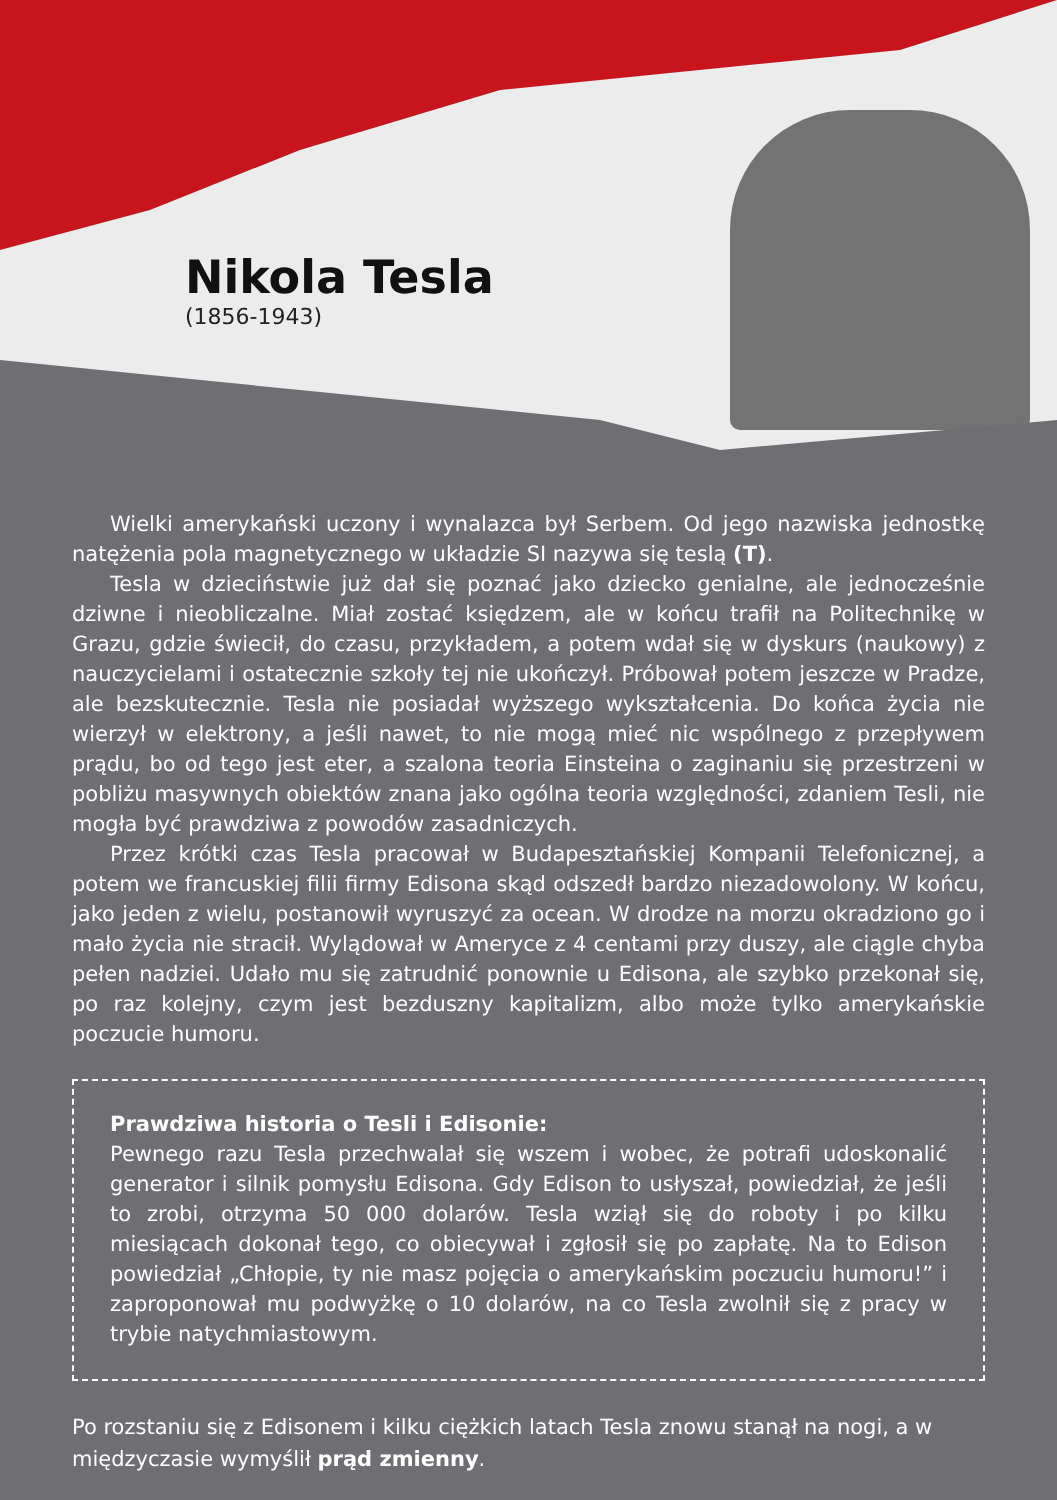Nikola Tesla
(1856-1943)
Wielki amerykański uczony i wynalazca był Serbem. Od jego nazwiska jednostkę natężenia pola magnetycznego w układzie SI nazywa się teslą (T).
Tesla w dzieciństwie już dał się poznać jako dziecko genialne, ale jednocześnie dziwne i nieobliczalne. Miał zostać księdzem, ale w końcu trafił na Politechnikę w Grazu, gdzie świecił, do czasu, przykładem, a potem wdał się w dyskurs (naukowy) z nauczycielami i ostatecznie szkoły tej nie ukończył. Próbował potem jeszcze w Pradze, ale bezskutecznie. Tesla nie posiadał wyższego wykształcenia. Do końca życia nie wierzył w elektrony, a jeśli nawet, to nie mogą mieć nic wspólnego z przepływem prądu, bo od tego jest eter, a szalona teoria Einsteina o zaginaniu się przestrzeni w pobliżu masywnych obiektów znana jako ogólna teoria względności, zdaniem Tesli, nie mogła być prawdziwa z powodów zasadniczych.
Przez krótki czas Tesla pracował w Budapesztańskiej Kompanii Telefonicznej, a potem we francuskiej filii firmy Edisona skąd odszedł bardzo niezadowolony. W końcu, jako jeden z wielu, postanowił wyruszyć za ocean. W drodze na morzu okradziono go i mało życia nie stracił. Wylądował w Ameryce z 4 centami przy duszy, ale ciągle chyba pełen nadziei. Udało mu się zatrudnić ponownie u Edisona, ale szybko przekonał się, po raz kolejny, czym jest bezduszny kapitalizm, albo może tylko amerykańskie poczucie humoru.
Prawdziwa historia o Tesli i Edisonie:
Pewnego razu Tesla przechwalał się wszem i wobec, że potrafi udoskonalić generator i silnik pomysłu Edisona. Gdy Edison to usłyszał, powiedział, że jeśli to zrobi, otrzyma 50 000 dolarów. Tesla wziął się do roboty i po kilku miesiącach dokonał tego, co obiecywał i zgłosił się po zapłatę. Na to Edison powiedział „Chłopie, ty nie masz pojęcia o amerykańskim poczuciu humoru!” i zaproponował mu podwyżkę o 10 dolarów, na co Tesla zwolnił się z pracy w trybie natychmiastowym.
Po rozstaniu się z Edisonem i kilku ciężkich latach Tesla znowu stanął na nogi, a w międzyczasie wymyślił prąd zmienny.